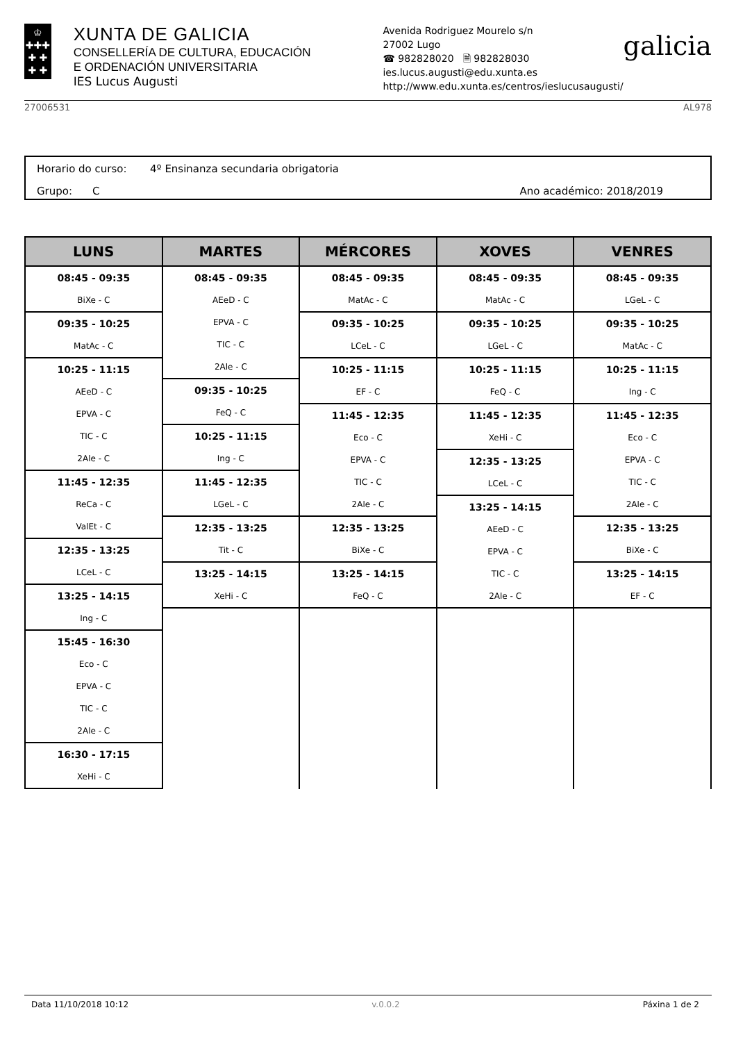♔
✚✚✚
✚ ✚
✚ ✚
XUNTA DE GALICIA
CONSELLERÍA DE CULTURA, EDUCACIÓN
E ORDENACIÓN UNIVERSITARIA
IES Lucus Augusti
Avenida Rodriguez Mourelo s/n
27002 Lugo
☎ 982828020 🗎 982828030
ies.lucus.augusti@edu.xunta.es
http://www.edu.xunta.es/centros/ieslucusaugusti/
galicia
27006531 AL978
Horario do curso: 4º Ensinanza secundaria obrigatoria
Grupo: C Ano académico: 2018/2019
| LUNS | MARTES | MÉRCORES | XOVES | VENRES |
| --- | --- | --- | --- | --- |
| 08:45 - 09:35 BiXe - C 09:35 - 10:25 MatAc - C 10:25 - 11:15 AEeD - C EPVA - C TIC - C 2Ale - C 11:45 - 12:35 ReCa - C ValEt - C 12:35 - 13:25 LCeL - C 13:25 - 14:15 Ing - C 15:45 - 16:30 Eco - C EPVA - C TIC - C 2Ale - C 16:30 - 17:15 XeHi - C | 08:45 - 09:35 AEeD - C EPVA - C TIC - C 2Ale - C 09:35 - 10:25 FeQ - C 10:25 - 11:15 Ing - C 11:45 - 12:35 LGeL - C 12:35 - 13:25 Tit - C 13:25 - 14:15 XeHi - C | 08:45 - 09:35 MatAc - C 09:35 - 10:25 LCeL - C 10:25 - 11:15 EF - C 11:45 - 12:35 Eco - C EPVA - C TIC - C 2Ale - C 12:35 - 13:25 BiXe - C 13:25 - 14:15 FeQ - C | 08:45 - 09:35 MatAc - C 09:35 - 10:25 LGeL - C 10:25 - 11:15 FeQ - C 11:45 - 12:35 XeHi - C 12:35 - 13:25 LCeL - C 13:25 - 14:15 AEeD - C EPVA - C TIC - C 2Ale - C | 08:45 - 09:35 LGeL - C 09:35 - 10:25 MatAc - C 10:25 - 11:15 Ing - C 11:45 - 12:35 Eco - C EPVA - C TIC - C 2Ale - C 12:35 - 13:25 BiXe - C 13:25 - 14:15 EF - C |
Data 11/10/2018 10:12 v.0.0.2 Páxina 1 de 2